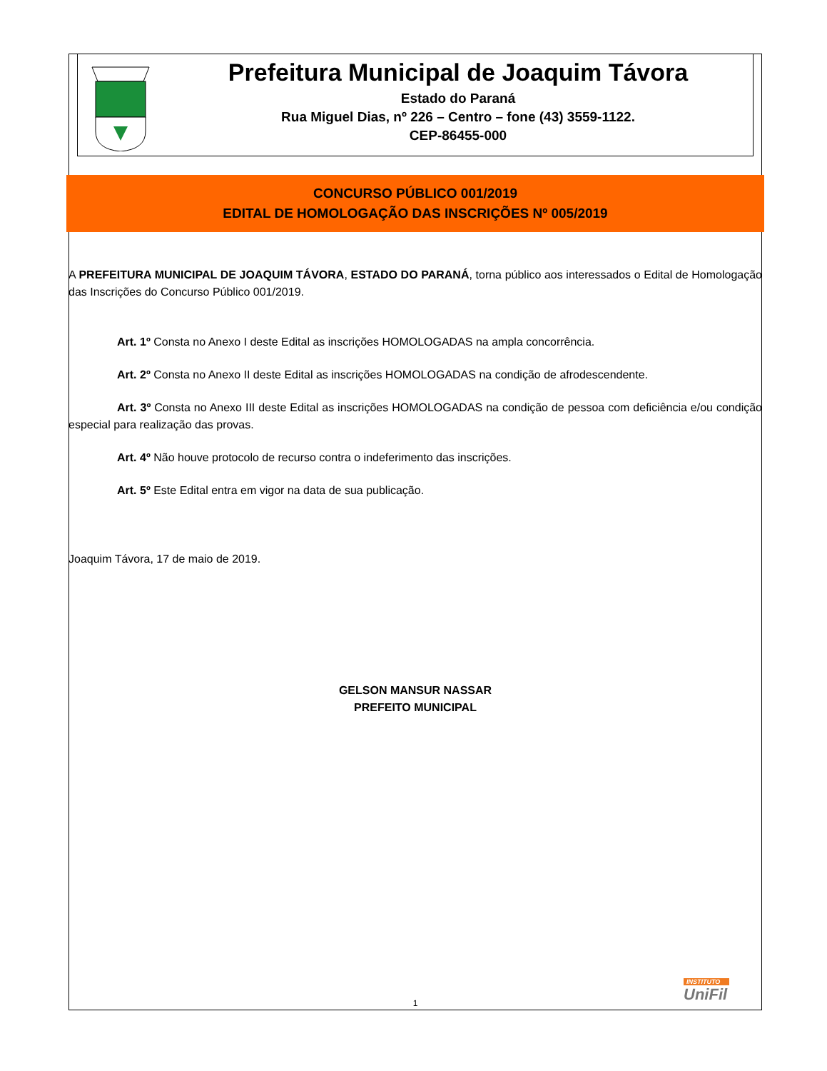Prefeitura Municipal de Joaquim Távora
Estado do Paraná
Rua Miguel Dias, nº 226 – Centro – fone (43) 3559-1122.
CEP-86455-000
CONCURSO PÚBLICO 001/2019
EDITAL DE HOMOLOGAÇÃO DAS INSCRIÇÕES Nº 005/2019
A PREFEITURA MUNICIPAL DE JOAQUIM TÁVORA, ESTADO DO PARANÁ, torna público aos interessados o Edital de Homologação das Inscrições do Concurso Público 001/2019.
Art. 1º Consta no Anexo I deste Edital as inscrições HOMOLOGADAS na ampla concorrência.
Art. 2º Consta no Anexo II deste Edital as inscrições HOMOLOGADAS na condição de afrodescendente.
Art. 3º Consta no Anexo III deste Edital as inscrições HOMOLOGADAS na condição de pessoa com deficiência e/ou condição especial para realização das provas.
Art. 4º Não houve protocolo de recurso contra o indeferimento das inscrições.
Art. 5º Este Edital entra em vigor na data de sua publicação.
Joaquim Távora, 17 de maio de 2019.
GELSON MANSUR NASSAR
PREFEITO MUNICIPAL
INSTITUTO
UniFil
1